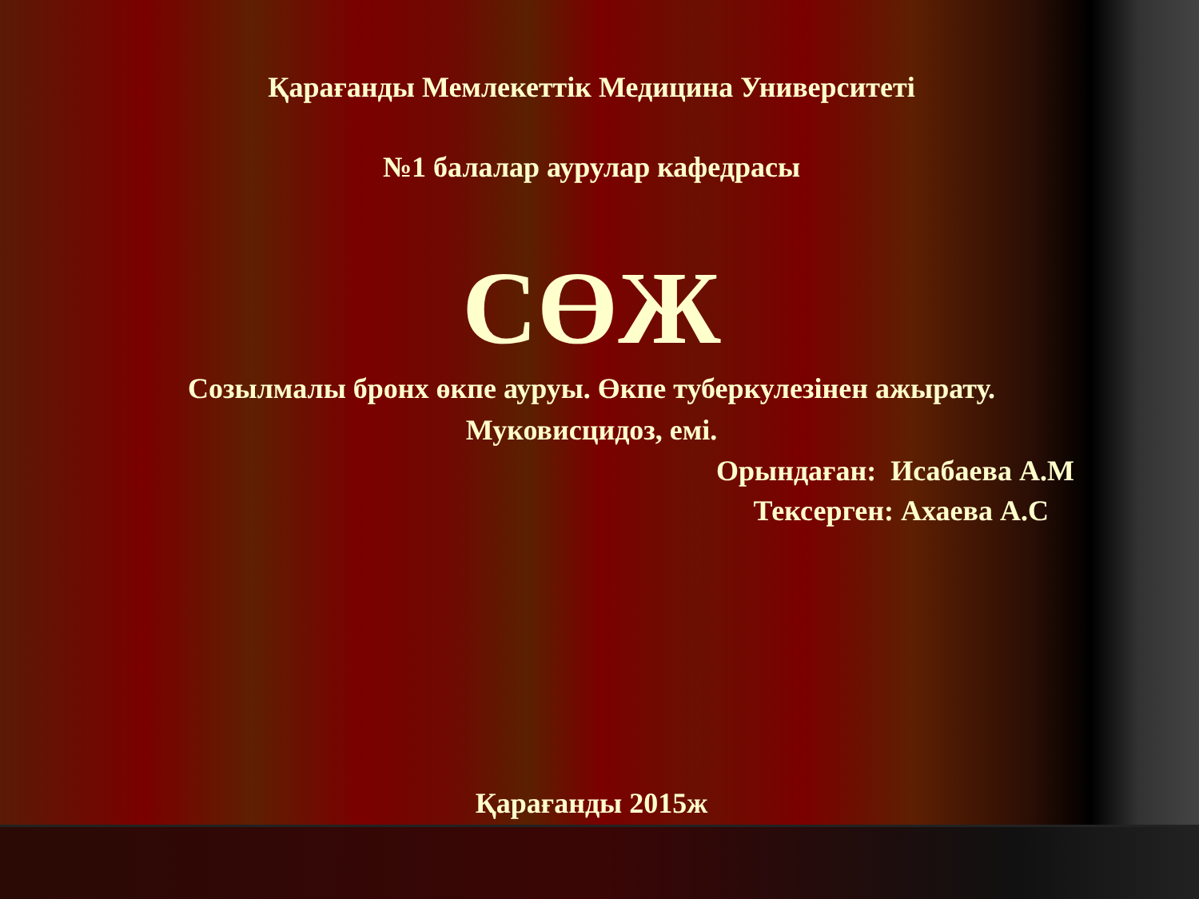Қарағанды Мемлекеттік Медицина Университеті
№1 балалар аурулар кафедрасы
СӨЖ
Созылмалы бронх өкпе ауруы. Өкпе туберкулезінен ажырату.
Муковисцидоз, емі.
Орындаған: Исабаева А.М
Тексерген: Ахаева А.С
Қарағанды 2015ж